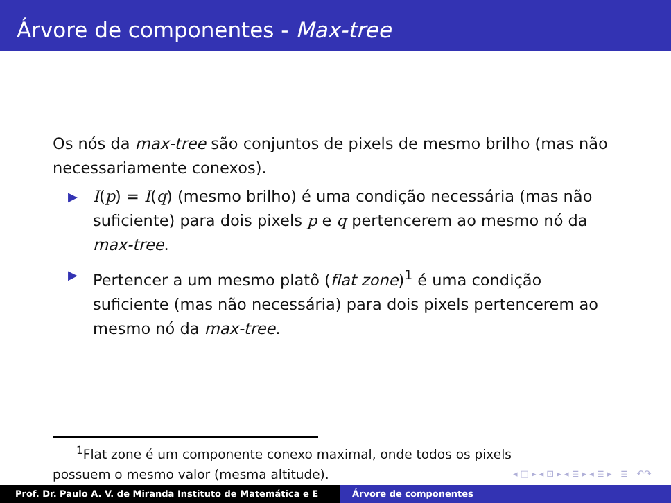Árvore de componentes - Max-tree
Os nós da max-tree são conjuntos de pixels de mesmo brilho (mas não necessariamente conexos).
▶ I(p) = I(q) (mesmo brilho) é uma condição necessária (mas não suficiente) para dois pixels p e q pertencerem ao mesmo nó da max-tree.
▶ Pertencer a um mesmo platô (flat zone)<sup>1</sup> é uma condição suficiente (mas não necessária) para dois pixels pertencerem ao mesmo nó da max-tree.
<sup>1</sup> Flat zone é um componente conexo maximal, onde todos os pixels
possuem o mesmo valor (mesma altitude).
◂ □ ▸ ◂ ⊡ ▸ ◂ ≣ ▸ ◂ ≣ ▸ ≣ ↶↷
Prof. Dr. Paulo A. V. de Miranda Instituto de Matemática e E Árvore de componentes